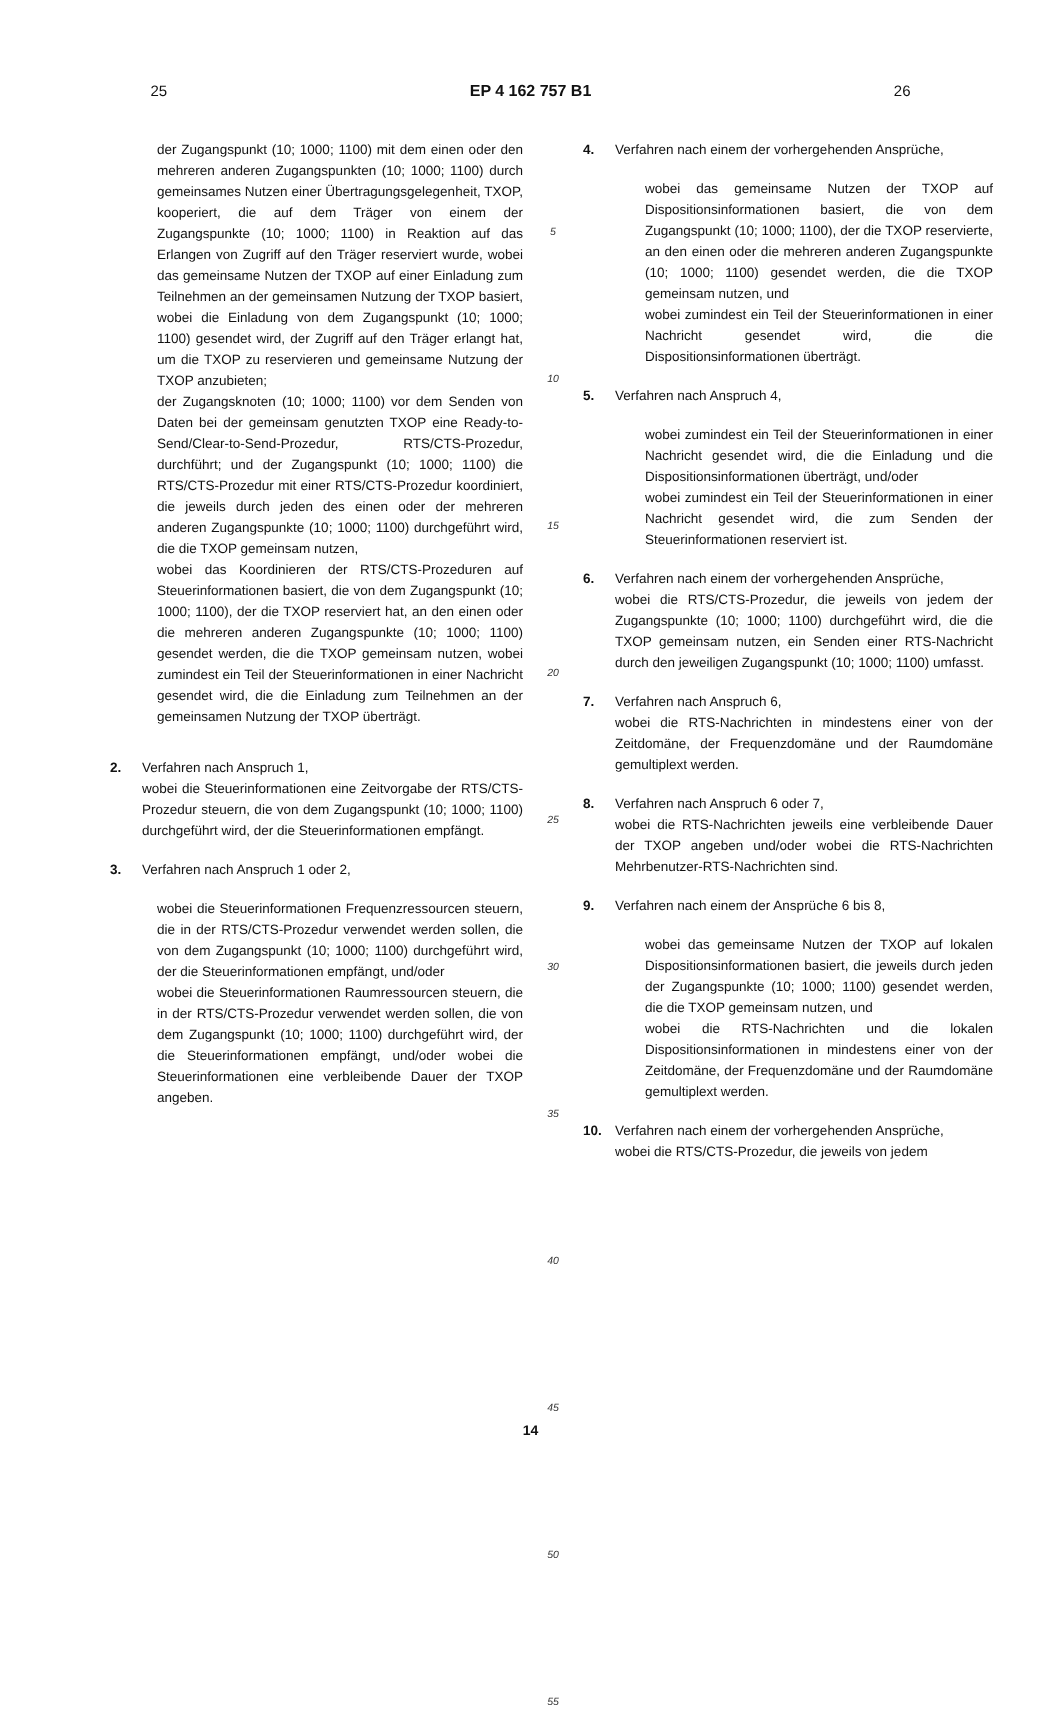25 EP 4 162 757 B1 26
der Zugangspunkt (10; 1000; 1100) mit dem einen oder den mehreren anderen Zugangspunkten (10; 1000; 1100) durch gemeinsames Nutzen einer Übertragungsgelegenheit, TXOP, kooperiert, die auf dem Träger von einem der Zugangspunkte (10; 1000; 1100) in Reaktion auf das Erlangen von Zugriff auf den Träger reserviert wurde, wobei das gemeinsame Nutzen der TXOP auf einer Einladung zum Teilnehmen an der gemeinsamen Nutzung der TXOP basiert, wobei die Einladung von dem Zugangspunkt (10; 1000; 1100) gesendet wird, der Zugriff auf den Träger erlangt hat, um die TXOP zu reservieren und gemeinsame Nutzung der TXOP anzubieten;
der Zugangsknoten (10; 1000; 1100) vor dem Senden von Daten bei der gemeinsam genutzten TXOP eine Ready-to-Send/Clear-to-Send-Prozedur, RTS/CTS-Prozedur, durchführt; und der Zugangspunkt (10; 1000; 1100) die RTS/CTS-Prozedur mit einer RTS/CTS-Prozedur koordiniert, die jeweils durch jeden des einen oder der mehreren anderen Zugangspunkte (10; 1000; 1100) durchgeführt wird, die die TXOP gemeinsam nutzen,
wobei das Koordinieren der RTS/CTS-Prozeduren auf Steuerinformationen basiert, die von dem Zugangspunkt (10; 1000; 1100), der die TXOP reserviert hat, an den einen oder die mehreren anderen Zugangspunkte (10; 1000; 1100) gesendet werden, die die TXOP gemeinsam nutzen, wobei zumindest ein Teil der Steuerinformationen in einer Nachricht gesendet wird, die die Einladung zum Teilnehmen an der gemeinsamen Nutzung der TXOP überträgt.
2. Verfahren nach Anspruch 1,
wobei die Steuerinformationen eine Zeitvorgabe der RTS/CTS-Prozedur steuern, die von dem Zugangspunkt (10; 1000; 1100) durchgeführt wird, der die Steuerinformationen empfängt.
3. Verfahren nach Anspruch 1 oder 2,
wobei die Steuerinformationen Frequenzressourcen steuern, die in der RTS/CTS-Prozedur verwendet werden sollen, die von dem Zugangspunkt (10; 1000; 1100) durchgeführt wird, der die Steuerinformationen empfängt, und/oder
wobei die Steuerinformationen Raumressourcen steuern, die in der RTS/CTS-Prozedur verwendet werden sollen, die von dem Zugangspunkt (10; 1000; 1100) durchgeführt wird, der die Steuerinformationen empfängt, und/oder wobei die Steuerinformationen eine verbleibende Dauer der TXOP angeben.
5
10
15
20
25
30
35
40
45
50
55
4. Verfahren nach einem der vorhergehenden Ansprüche,
wobei das gemeinsame Nutzen der TXOP auf Dispositionsinformationen basiert, die von dem Zugangspunkt (10; 1000; 1100), der die TXOP reservierte, an den einen oder die mehreren anderen Zugangspunkte (10; 1000; 1100) gesendet werden, die die TXOP gemeinsam nutzen, und
wobei zumindest ein Teil der Steuerinformationen in einer Nachricht gesendet wird, die die Dispositionsinformationen überträgt.
5. Verfahren nach Anspruch 4,
wobei zumindest ein Teil der Steuerinformationen in einer Nachricht gesendet wird, die die Einladung und die Dispositionsinformationen überträgt, und/oder
wobei zumindest ein Teil der Steuerinformationen in einer Nachricht gesendet wird, die zum Senden der Steuerinformationen reserviert ist.
6. Verfahren nach einem der vorhergehenden Ansprüche,
wobei die RTS/CTS-Prozedur, die jeweils von jedem der Zugangspunkte (10; 1000; 1100) durchgeführt wird, die die TXOP gemeinsam nutzen, ein Senden einer RTS-Nachricht durch den jeweiligen Zugangspunkt (10; 1000; 1100) umfasst.
7. Verfahren nach Anspruch 6,
wobei die RTS-Nachrichten in mindestens einer von der Zeitdomäne, der Frequenzdomäne und der Raumdomäne gemultiplext werden.
8. Verfahren nach Anspruch 6 oder 7,
wobei die RTS-Nachrichten jeweils eine verbleibende Dauer der TXOP angeben und/oder wobei die RTS-Nachrichten Mehrbenutzer-RTS-Nachrichten sind.
9. Verfahren nach einem der Ansprüche 6 bis 8,
wobei das gemeinsame Nutzen der TXOP auf lokalen Dispositionsinformationen basiert, die jeweils durch jeden der Zugangspunkte (10; 1000; 1100) gesendet werden, die die TXOP gemeinsam nutzen, und
wobei die RTS-Nachrichten und die lokalen Dispositionsinformationen in mindestens einer von der Zeitdomäne, der Frequenzdomäne und der Raumdomäne gemultiplext werden.
10. Verfahren nach einem der vorhergehenden Ansprüche,
wobei die RTS/CTS-Prozedur, die jeweils von jedem
14